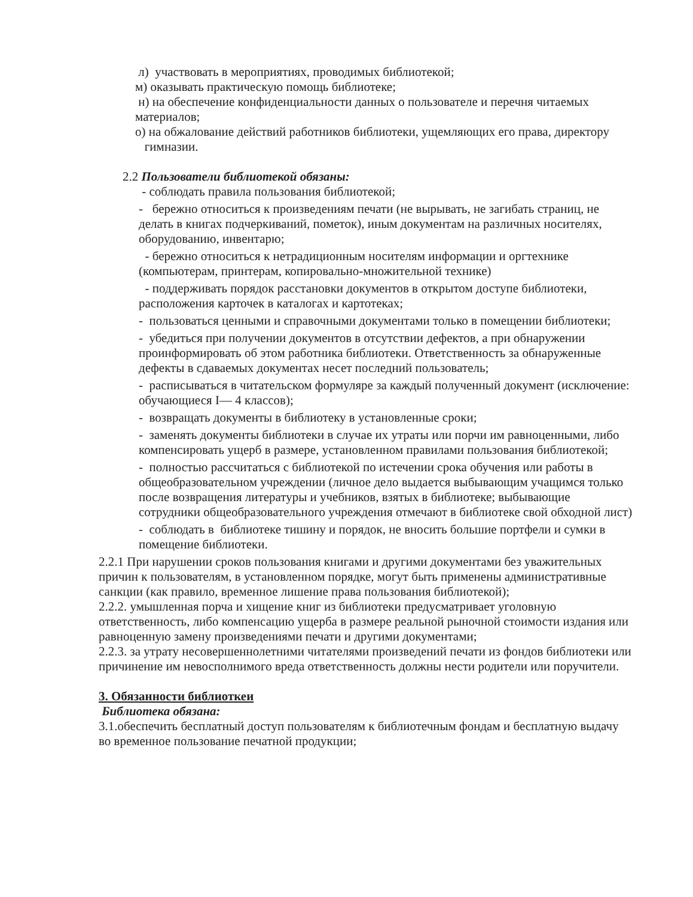л) участвовать в мероприятиях, проводимых библиотекой;
м) оказывать практическую помощь библиотеке;
н) на обеспечение конфиденциальности данных о пользователе и перечня читаемых материалов;
о) на обжалование действий работников библиотеки, ущемляющих его права, директору гимназии.
2.2 Пользователи библиотекой обязаны:
- соблюдать правила пользования библиотекой;
- бережно относиться к произведениям печати (не вырывать, не загибать страниц, не делать в книгах подчеркиваний, пометок), иным документам на различных носителях, оборудованию, инвентарю;
- бережно относиться к нетрадиционным носителям информации и оргтехнике (компьютерам, принтерам, копировально-множительной технике)
- поддерживать порядок расстановки документов в открытом доступе библиотеки, расположения карточек в каталогах и картотеках;
- пользоваться ценными и справочными документами только в помещении библиотеки;
- убедиться при получении документов в отсутствии дефектов, а при обнаружении проинформировать об этом работника библиотеки. Ответственность за обнаруженные дефекты в сдаваемых документах несет последний пользователь;
- расписываться в читательском формуляре за каждый полученный документ (исключение: обучающиеся I— 4 классов);
- возвращать документы в библиотеку в установленные сроки;
- заменять документы библиотеки в случае их утраты или порчи им равноценными, либо компенсировать ущерб в размере, установленном правилами пользования библиотекой;
- полностью рассчитаться с библиотекой по истечении срока обучения или работы в общеобразовательном учреждении (личное дело выдается выбывающим учащимся только после возвращения литературы и учебников, взятых в библиотеке; выбывающие сотрудники общеобразовательного учреждения отмечают в библиотеке свой обходной лист)
- соблюдать в библиотеке тишину и порядок, не вносить большие портфели и сумки в помещение библиотеки.
2.2.1 При нарушении сроков пользования книгами и другими документами без уважительных причин к пользователям, в установленном порядке, могут быть применены административные санкции (как правило, временное лишение права пользования библиотекой);
2.2.2. умышленная порча и хищение книг из библиотеки предусматривает уголовную ответственность, либо компенсацию ущерба в размере реальной рыночной стоимости издания или равноценную замену произведениями печати и другими документами;
2.2.3. за утрату несовершеннолетними читателями произведений печати из фондов библиотеки или причинение им невосполнимого вреда ответственность должны нести родители или поручители.
3. Обязанности библиоткеи
Библиотека обязана:
3.1.обеспечить бесплатный доступ пользователям к библиотечным фондам и бесплатную выдачу во временное пользование печатной продукции;